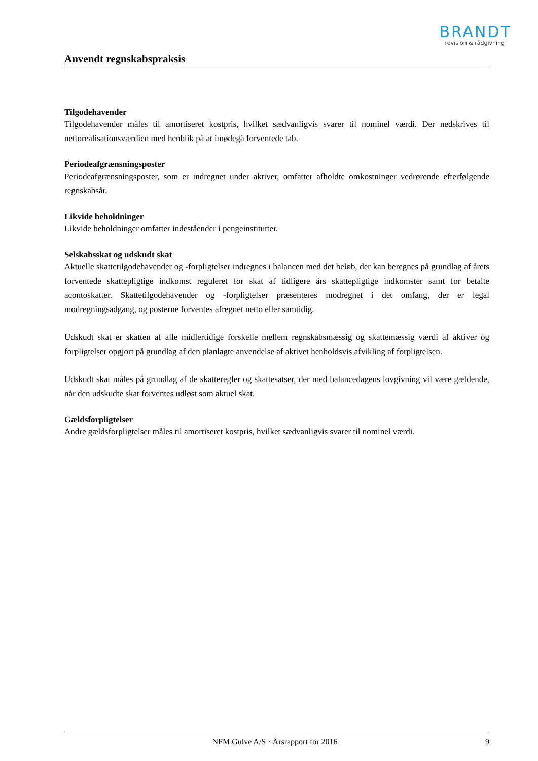BRANDT
revision & rådgivning
Anvendt regnskabspraksis
Tilgodehavender
Tilgodehavender måles til amortiseret kostpris, hvilket sædvanligvis svarer til nominel værdi. Der nedskrives til nettorealisationsværdien med henblik på at imødegå forventede tab.
Periodeafgrænsningsposter
Periodeafgrænsningsposter, som er indregnet under aktiver, omfatter afholdte omkostninger vedrørende efterfølgende regnskabsår.
Likvide beholdninger
Likvide beholdninger omfatter indeståender i pengeinstitutter.
Selskabsskat og udskudt skat
Aktuelle skattetilgodehavender og -forpligtelser indregnes i balancen med det beløb, der kan beregnes på grundlag af årets forventede skattepligtige indkomst reguleret for skat af tidligere års skattepligtige indkomster samt for betalte acontoskatter. Skattetilgodehavender og -forpligtelser præsenteres modregnet i det omfang, der er legal modregningsadgang, og posterne forventes afregnet netto eller samtidig.
Udskudt skat er skatten af alle midlertidige forskelle mellem regnskabsmæssig og skattemæssig værdi af aktiver og forpligtelser opgjort på grundlag af den planlagte anvendelse af aktivet henholdsvis afvikling af forpligtelsen.
Udskudt skat måles på grundlag af de skatteregler og skattesatser, der med balancedagens lovgivning vil være gældende, når den udskudte skat forventes udløst som aktuel skat.
Gældsforpligtelser
Andre gældsforpligtelser måles til amortiseret kostpris, hvilket sædvanligvis svarer til nominel værdi.
NFM Gulve A/S · Årsrapport for 2016 9